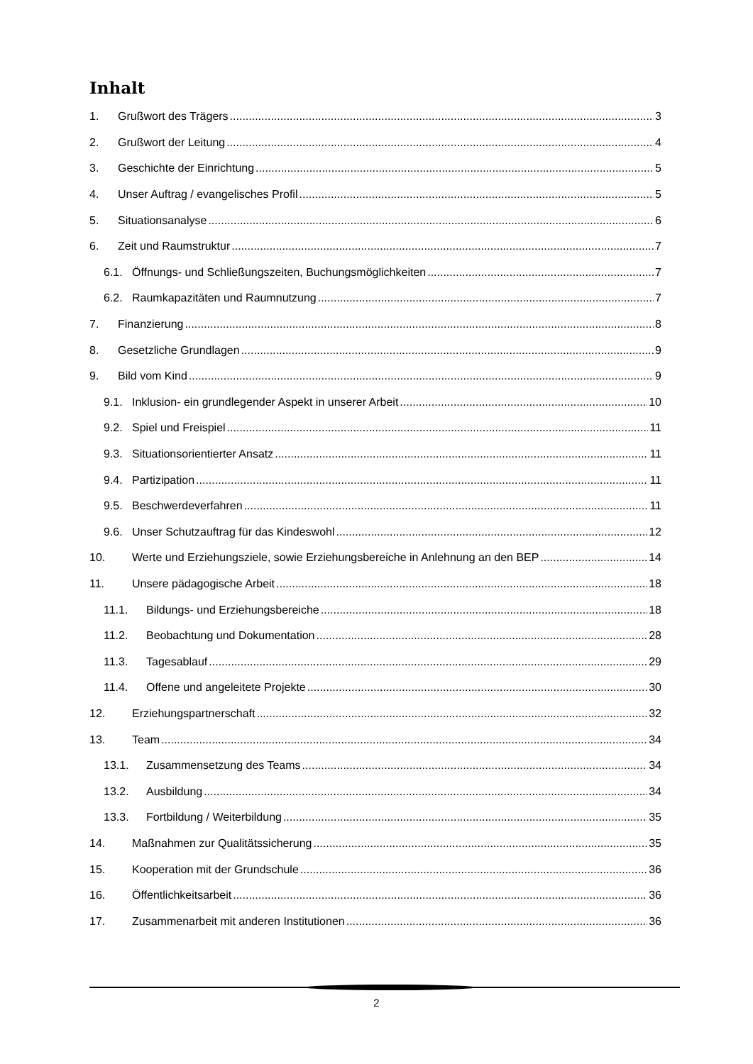Inhalt
1. Grußwort des Trägers 3
2. Grußwort der Leitung 4
3. Geschichte der Einrichtung 5
4. Unser Auftrag / evangelisches Profil 5
5. Situationsanalyse 6
6. Zeit und Raumstruktur 7
6.1. Öffnungs- und Schließungszeiten, Buchungsmöglichkeiten 7
6.2. Raumkapazitäten und Raumnutzung 7
7. Finanzierung 8
8. Gesetzliche Grundlagen 9
9. Bild vom Kind 9
9.1. Inklusion- ein grundlegender Aspekt in unserer Arbeit 10
9.2. Spiel und Freispiel 11
9.3. Situationsorientierter Ansatz 11
9.4. Partizipation 11
9.5. Beschwerdeverfahren 11
9.6. Unser Schutzauftrag für das Kindeswohl 12
10. Werte und Erziehungsziele, sowie Erziehungsbereiche in Anlehnung an den BEP 14
11. Unsere pädagogische Arbeit 18
11.1. Bildungs- und Erziehungsbereiche 18
11.2. Beobachtung und Dokumentation 28
11.3. Tagesablauf 29
11.4. Offene und angeleitete Projekte 30
12. Erziehungspartnerschaft 32
13. Team 34
13.1. Zusammensetzung des Teams 34
13.2. Ausbildung 34
13.3. Fortbildung / Weiterbildung 35
14. Maßnahmen zur Qualitätssicherung 35
15. Kooperation mit der Grundschule 36
16. Öffentlichkeitsarbeit 36
17. Zusammenarbeit mit anderen Institutionen 36
2